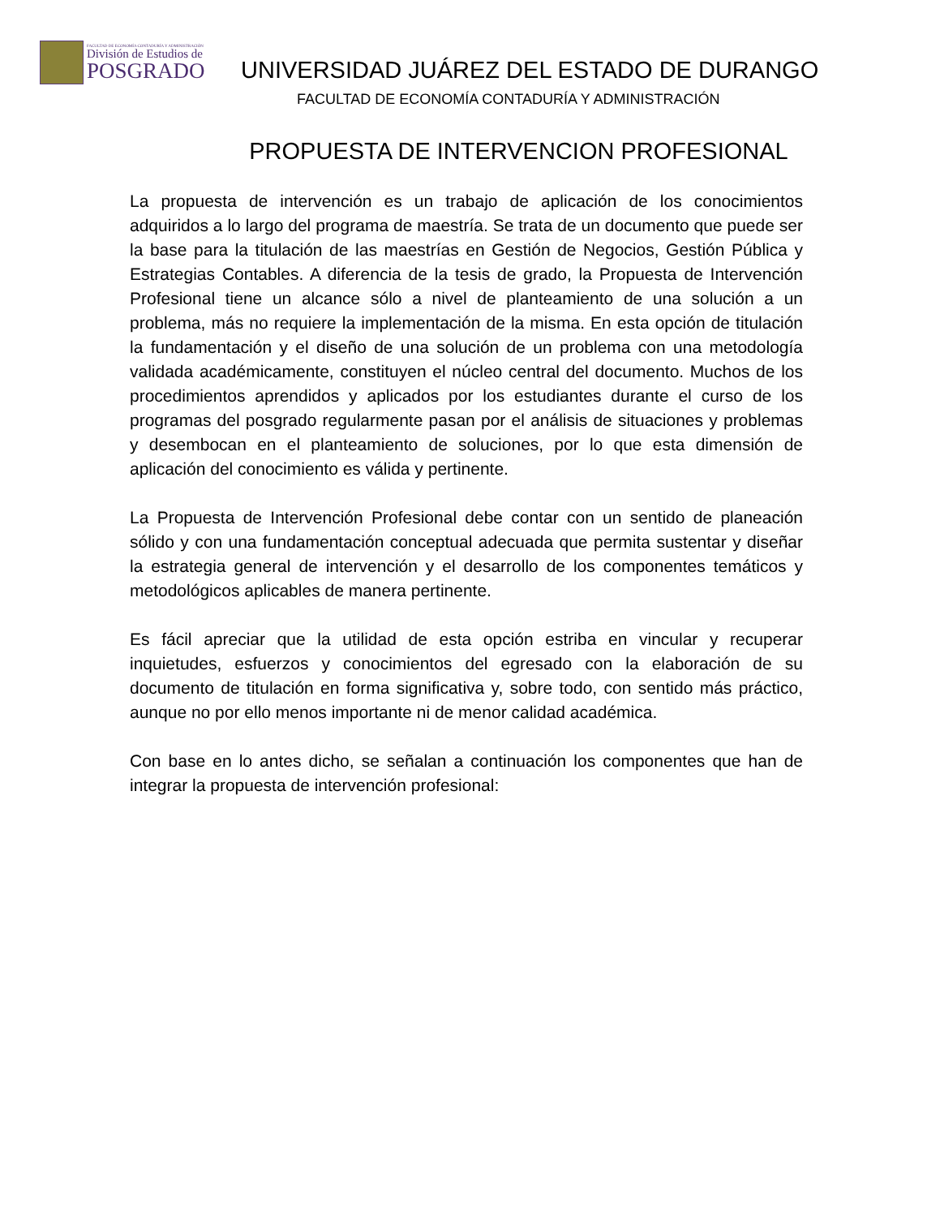FACULTAD DE ECONOMÍA CONTADURÍA Y ADMINISTRACIÓN
División de Estudios de
POSGRADO
UNIVERSIDAD JUÁREZ DEL ESTADO DE DURANGO
FACULTAD DE ECONOMÍA CONTADURÍA Y ADMINISTRACIÓN
PROPUESTA DE INTERVENCION PROFESIONAL
La propuesta de intervención es un trabajo de aplicación de los conocimientos adquiridos a lo largo del programa de maestría. Se trata de un documento que puede ser la base para la titulación de las maestrías en Gestión de Negocios, Gestión Pública y Estrategias Contables. A diferencia de la tesis de grado, la Propuesta de Intervención Profesional tiene un alcance sólo a nivel de planteamiento de una solución a un problema, más no requiere la implementación de la misma. En esta opción de titulación la fundamentación y el diseño de una solución de un problema con una metodología validada académicamente, constituyen el núcleo central del documento. Muchos de los procedimientos aprendidos y aplicados por los estudiantes durante el curso de los programas del posgrado regularmente pasan por el análisis de situaciones y problemas y desembocan en el planteamiento de soluciones, por lo que esta dimensión de aplicación del conocimiento es válida y pertinente.
La Propuesta de Intervención Profesional debe contar con un sentido de planeación sólido y con una fundamentación conceptual adecuada que permita sustentar y diseñar la estrategia general de intervención y el desarrollo de los componentes temáticos y metodológicos aplicables de manera pertinente.
Es fácil apreciar que la utilidad de esta opción estriba en vincular y recuperar inquietudes, esfuerzos y conocimientos del egresado con la elaboración de su documento de titulación en forma significativa y, sobre todo, con sentido más práctico, aunque no por ello menos importante ni de menor calidad académica.
Con base en lo antes dicho, se señalan a continuación los componentes que han de integrar la propuesta de intervención profesional: